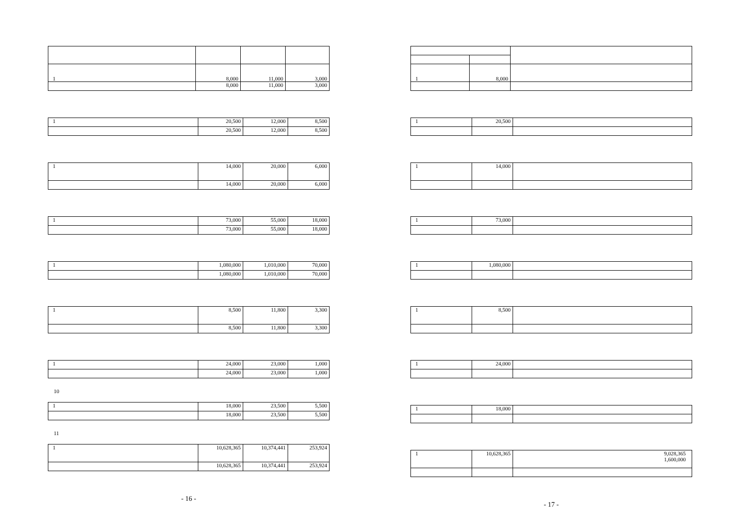| 1 | 8,000 | 11,000 | 3,000 |
| | 8,000 | 11,000 | 3,000 |
| 1 | 20,500 | 12,000 | 8,500 |
| | 20,500 | 12,000 | 8,500 |
| 1 | 14,000 | 20,000 | 6,000 |
| | 14,000 | 20,000 | 6,000 |
| 1 | 73,000 | 55,000 | 18,000 |
| | 73,000 | 55,000 | 18,000 |
| 1 | 1,080,000 | 1,010,000 | 70,000 |
| | 1,080,000 | 1,010,000 | 70,000 |
| 1 | 8,500 | 11,800 | 3,300 |
| | 8,500 | 11,800 | 3,300 |
| 1 | 24,000 | 23,000 | 1,000 |
| | 24,000 | 23,000 | 1,000 |
10
| 1 | 18,000 | 23,500 | 5,500 |
| | 18,000 | 23,500 | 5,500 |
11
| 1 | 10,628,365 | 10,374,441 | 253,924 |
| | 10,628,365 | 10,374,441 | 253,924 |
- 16 -
| 1 | 8,000 | |
| 1 | 20,500 | |
| 1 | 14,000 | |
| 1 | 73,000 | |
| 1 | 1,080,000 | |
| 1 | 8,500 | |
| 1 | 24,000 | |
| 1 | 18,000 | |
| 1 | 10,628,365 | 9,028,365 1,600,000 |
- 17 -